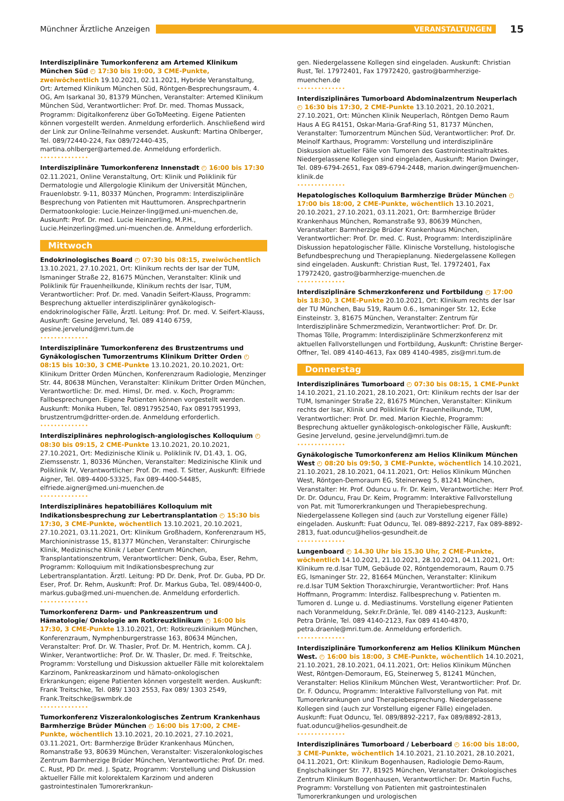Münchner Ärztliche Anzeigen VERANSTALTUNGEN 15
Interdisziplinäre Tumorkonferenz am Artemed Klinikum München Süd ◴ 17:30 bis 19:00, 3 CME-Punkte, zweiwöchentlich 19.10.2021, 02.11.2021, Hybride Veranstaltung, Ort: Artemed Klinikum München Süd, Röntgen-Besprechungsraum, 4. OG, Am Isarkanal 30, 81379 München, Veranstalter: Artemed Klinikum München Süd, Verantwortlicher: Prof. Dr. med. Thomas Mussack, Programm: Digitalkonferenz über GoToMeeting. Eigene Patienten können vorgestellt werden. Anmeldung erforderlich. Anschließend wird der Link zur Online-Teilnahme versendet. Auskunft: Martina Ohlberger, Tel. 089/72440-224, Fax 089/72440-435, martina.ohlberger@artemed.de. Anmeldung erforderlich.
••••••••••••••
Interdisziplinäre Tumorkonferenz Innenstadt ◴ 16:00 bis 17:30 02.11.2021, Online Veranstaltung, Ort: Klinik und Poliklinik für Dermatologie und Allergologie Klinikum der Universität München, Frauenlobstr. 9-11, 80337 München, Programm: Interdisziplinäre Besprechung von Patienten mit Hauttumoren. Ansprechpartnerin Dermatoonkologie: Lucie.Heinzer-ling@med.uni-muenchen.de, Auskunft: Prof. Dr. med. Lucie Heinzerling, M.P.H., Lucie.Heinzerling@med.uni-muenchen.de. Anmeldung erforderlich.
Mittwoch
Endokrinologisches Board ◴ 07:30 bis 08:15, zweiwöchentlich 13.10.2021, 27.10.2021, Ort: Klinikum rechts der Isar der TUM, Ismaninger Straße 22, 81675 München, Veranstalter: Klinik und Poliklinik für Frauenheilkunde, Klinikum rechts der Isar, TUM, Verantwortlicher: Prof. Dr. med. Vanadin Seifert-Klauss, Programm: Besprechung aktueller interdisziplinärer gynäkologisch-endokrinologischer Fälle, Ärztl. Leitung: Prof. Dr. med. V. Seifert-Klauss, Auskunft: Gesine Jervelund, Tel. 089 4140 6759, gesine.jervelund@mri.tum.de
••••••••••••••
Interdisziplinäre Tumorkonferenz des Brustzentrums und Gynäkologischen Tumorzentrums Klinikum Dritter Orden ◴ 08:15 bis 10:30, 3 CME-Punkte 13.10.2021, 20.10.2021, Ort: Klinikum Dritter Orden München, Konferenzraum Radiologie, Menzinger Str. 44, 80638 München, Veranstalter: Klinikum Dritter Orden München, Verantwortliche: Dr. med. Himsl, Dr. med. v. Koch, Programm: Fallbesprechungen. Eigene Patienten können vorgestellt werden. Auskunft: Monika Huben, Tel. 08917952540, Fax 08917951993, brustzentrum@dritter-orden.de. Anmeldung erforderlich.
••••••••••••••
Interdisziplinäres nephrologisch-angiologisches Kolloquium ◴ 08:30 bis 09:15, 2 CME-Punkte 13.10.2021, 20.10.2021, 27.10.2021, Ort: Medizinische Klinik u. Poliklinik IV, D1.43, 1. OG, Ziemssenstr. 1, 80336 München, Veranstalter: Medizinische Klinik und Poliklinik IV, Verantwortlicher: Prof. Dr. med. T. Sitter, Auskunft: Elfriede Aigner, Tel. 089-4400-53325, Fax 089-4400-54485, elfriede.aigner@med.uni-muenchen.de
••••••••••••••
Interdisziplinäres hepatobiliäres Kolloquium mit Indikationsbesprechung zur Lebertransplantation ◴ 15:30 bis 17:30, 3 CME-Punkte, wöchentlich 13.10.2021, 20.10.2021, 27.10.2021, 03.11.2021, Ort: Klinikum Großhadern, Konferenzraum H5, Marchioninistrasse 15, 81377 München, Veranstalter: Chirurgische Klinik, Medizinische Klinik / Leber Centrum München, Transplantationszentrum, Verantwortlicher: Denk, Guba, Eser, Rehm, Programm: Kolloquium mit Indikationsbesprechung zur Lebertransplantation. Ärztl. Leitung: PD Dr. Denk, Prof. Dr. Guba, PD Dr. Eser, Prof. Dr. Rehm, Auskunft: Prof. Dr. Markus Guba, Tel. 089/4400-0, markus.guba@med.uni-muenchen.de. Anmeldung erforderlich.
••••••••••••••
Tumorkonferenz Darm- und Pankreaszentrum und Hämatologie/ Onkologie am Rotkreuzklinikum ◴ 16:00 bis 17:30, 3 CME-Punkte 13.10.2021, Ort: Rotkreuzklinikum München, Konferenzraum, Nymphenburgerstrasse 163, 80634 München, Veranstalter: Prof. Dr. W. Thasler, Prof. Dr. M. Hentrich, komm. CA J. Winker, Verantwortliche: Prof. Dr. W. Thasler, Dr. med. F. Treitschke, Programm: Vorstellung und Diskussion aktueller Fälle mit kolorektalem Karzinom, Pankreaskarzinom und hämato-onkologischen Erkrankungen; eigene Patienten können vorgestellt werden. Auskunft: Frank Treitschke, Tel. 089/ 1303 2553, Fax 089/ 1303 2549, Frank.Treitschke@swmbrk.de
••••••••••••••
Tumorkonferenz Viszeralonkologisches Zentrum Krankenhaus Barmherzige Brüder München ◴ 16:00 bis 17:00, 2 CME-Punkte, wöchentlich 13.10.2021, 20.10.2021, 27.10.2021, 03.11.2021, Ort: Barmherzige Brüder Krankenhaus München, Romanstraße 93, 80639 München, Veranstalter: Viszeralonkologisches Zentrum Barmherzige Brüder München, Verantwortliche: Prof. Dr. med. C. Rust, PD Dr. med. J. Spatz, Programm: Vorstellung und Diskussion aktueller Fälle mit kolorektalem Karzinom und anderen gastrointestinalen Tumorerkrankun-
gen. Niedergelassene Kollegen sind eingeladen. Auskunft: Christian Rust, Tel. 17972401, Fax 17972420, gastro@barmherzige-muenchen.de
••••••••••••••
Interdisziplinäres Tumorboard Abdominalzentrum Neuperlach ◴ 16:30 bis 17:30, 2 CME-Punkte 13.10.2021, 20.10.2021, 27.10.2021, Ort: München Klinik Neuperlach, Röntgen Demo Raum Haus A EG R4151, Oskar-Maria-Graf-Ring 51, 81737 München, Veranstalter: Tumorzentrum München Süd, Verantwortlicher: Prof. Dr. Meinolf Karthaus, Programm: Vorstellung und interdisziplinäre Diskussion aktueller Fälle von Tumoren des Gastrointestinaltraktes. Niedergelassene Kollegen sind eingeladen, Auskunft: Marion Dwinger, Tel. 089-6794-2651, Fax 089-6794-2448, marion.dwinger@muenchen-klinik.de
••••••••••••••
Hepatologisches Kolloquium Barmherzige Brüder München ◴ 17:00 bis 18:00, 2 CME-Punkte, wöchentlich 13.10.2021, 20.10.2021, 27.10.2021, 03.11.2021, Ort: Barmherzige Brüder Krankenhaus München, Romanstraße 93, 80639 München, Veranstalter: Barmherzige Brüder Krankenhaus München, Verantwortlicher: Prof. Dr. med. C. Rust, Programm: Interdisziplinäre Diskussion hepatologischer Fälle. Klinische Vorstellung, histologische Befundbesprechung und Therapieplanung. Niedergelassene Kollegen sind eingeladen. Auskunft: Christian Rust, Tel. 17972401, Fax 17972420, gastro@barmherzige-muenchen.de
••••••••••••••
Interdisziplinäre Schmerzkonferenz und Fortbildung ◴ 17:00 bis 18:30, 3 CME-Punkte 20.10.2021, Ort: Klinikum rechts der Isar der TU München, Bau 519, Raum 0.6., Ismaninger Str. 12, Ecke Einsteinstr. 3, 81675 München, Veranstalter: Zentrum für Interdisziplinäre Schmerzmedizin, Verantwortlicher: Prof. Dr. Dr. Thomas Tölle, Programm: Interdisziplinäre Schmerzkonferenz mit aktuellen Fallvorstellungen und Fortbildung, Auskunft: Christine Berger-Offner, Tel. 089 4140-4613, Fax 089 4140-4985, zis@mri.tum.de
Donnerstag
Interdisziplinäres Tumorboard ◴ 07:30 bis 08:15, 1 CME-Punkt 14.10.2021, 21.10.2021, 28.10.2021, Ort: Klinikum rechts der Isar der TUM, Ismaninger Straße 22, 81675 München, Veranstalter: Klinikum rechts der Isar, Klinik und Poliklinik für Frauenheilkunde, TUM, Verantwortlicher: Prof. Dr. med. Marion Kiechle, Programm: Besprechung aktueller gynäkologisch-onkologischer Fälle, Auskunft: Gesine Jervelund, gesine.jervelund@mri.tum.de
••••••••••••••
Gynäkologische Tumorkonferenz am Helios Klinikum München West ◴ 08:20 bis 09:50, 3 CME-Punkte, wöchentlich 14.10.2021, 21.10.2021, 28.10.2021, 04.11.2021, Ort: Helios Klinikum München West, Röntgen-Demoraum EG, Steinerweg 5, 81241 München, Veranstalter: Hr. Prof. Oduncu u. Fr. Dr. Keim, Verantwortliche: Herr Prof. Dr. Dr. Oduncu, Frau Dr. Keim, Programm: Interaktive Fallvorstellung von Pat. mit Tumorerkrankungen und Therapiebesprechung. Niedergelassene Kollegen sind (auch zur Vorstellung eigener Fälle) eingeladen. Auskunft: Fuat Oduncu, Tel. 089-8892-2217, Fax 089-8892-2813, fuat.oduncu@helios-gesundheit.de
••••••••••••••
Lungenboard ◴ 14.30 Uhr bis 15.30 Uhr, 2 CME-Punkte, wöchentlich 14.10.2021, 21.10.2021, 28.10.2021, 04.11.2021, Ort: Klinikum re.d.Isar TUM, Gebäude 02, Röntgendemoraum, Raum 0.75 EG, Ismaninger Str. 22, 81664 München, Veranstalter: Klinikum re.d.Isar TUM Sektion Thoraxchirurgie, Verantwortlicher: Prof. Hans Hoffmann, Programm: Interdisz. Fallbesprechung v. Patienten m. Tumoren d. Lunge u. d. Mediastinums. Vorstellung eigener Patienten nach Voranmeldung, Sekr.Fr.Dränle, Tel. 089 4140-2123, Auskunft: Petra Dränle, Tel. 089 4140-2123, Fax 089 4140-4870, petra.draenle@mri.tum.de. Anmeldung erforderlich.
••••••••••••••
Interdisziplinäre Tumorkonferenz am Helios Klinikum München West. ◴ 16:00 bis 18:00, 3 CME-Punkte, wöchentlich 14.10.2021, 21.10.2021, 28.10.2021, 04.11.2021, Ort: Helios Klinikum München West, Röntgen-Demoraum, EG, Steinerweg 5, 81241 München, Veranstalter: Helios Klinikum München West, Verantwortlicher: Prof. Dr. Dr. F. Oduncu, Programm: Interaktive Fallvorstellung von Pat. mit Tumorerkrankungen und Therapiebesprechung. Niedergelassene Kollegen sind (auch zur Vorstellung eigener Fälle) eingeladen. Auskunft: Fuat Oduncu, Tel. 089/8892-2217, Fax 089/8892-2813, fuat.oduncu@helios-gesundheit.de
••••••••••••••
Interdisziplinäres Tumorboard / Leberboard ◴ 16:00 bis 18:00, 3 CME-Punkte, wöchentlich 14.10.2021, 21.10.2021, 28.10.2021, 04.11.2021, Ort: Klinikum Bogenhausen, Radiologie Demo-Raum, Englschalkinger Str. 77, 81925 München, Veranstalter: Onkologisches Zentrum Klinikum Bogenhausen, Verantwortlicher: Dr. Martin Fuchs, Programm: Vorstellung von Patienten mit gastrointestinalen Tumorerkrankungen und urologischen